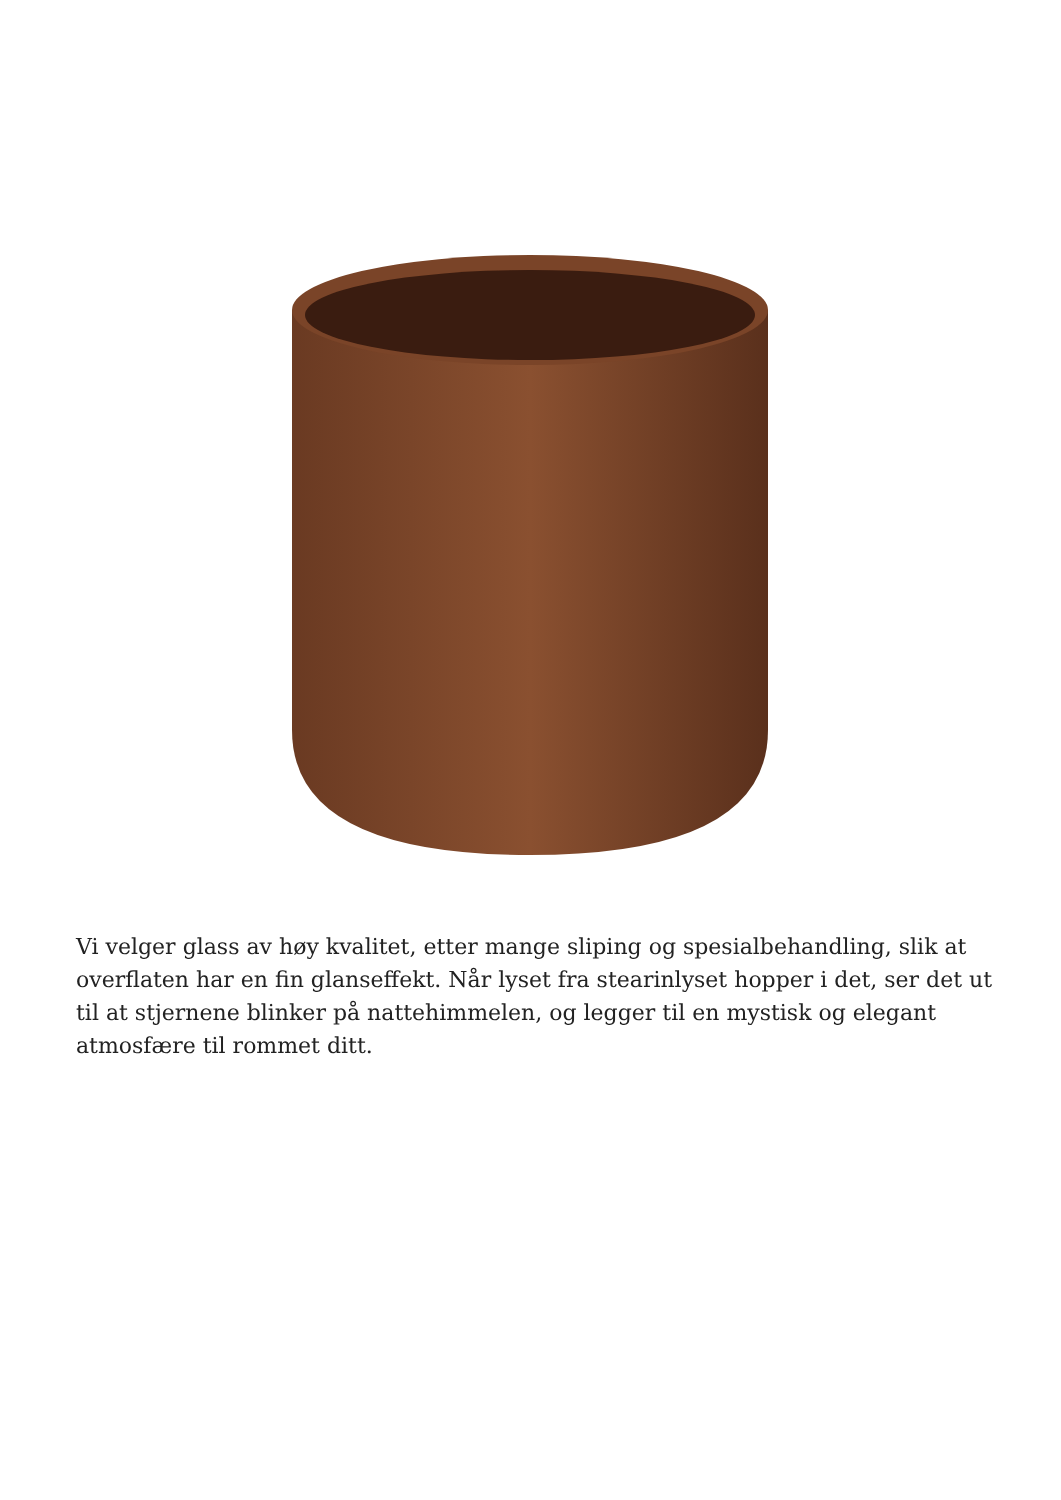Vi velger glass av høy kvalitet, etter mange sliping og spesialbehandling, slik at overflaten har en fin glanseffekt. Når lyset fra stearinlyset hopper i det, ser det ut til at stjernene blinker på nattehimmelen, og legger til en mystisk og elegant atmosfære til rommet ditt.